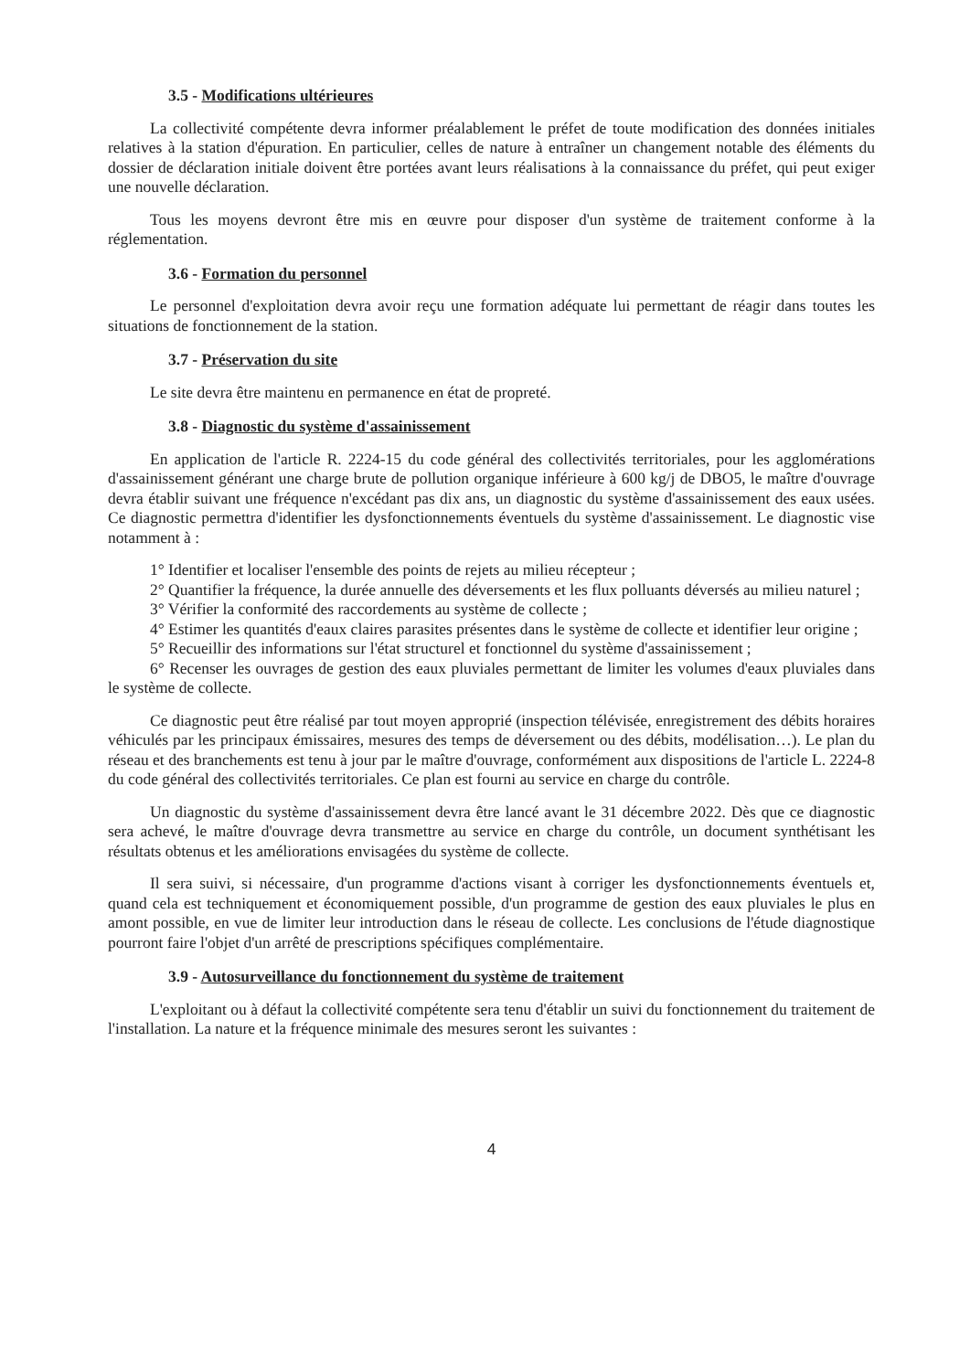3.5 - Modifications ultérieures
La collectivité compétente devra informer préalablement le préfet de toute modification des données initiales relatives à la station d'épuration. En particulier, celles de nature à entraîner un changement notable des éléments du dossier de déclaration initiale doivent être portées avant leurs réalisations à la connaissance du préfet, qui peut exiger une nouvelle déclaration.
Tous les moyens devront être mis en œuvre pour disposer d'un système de traitement conforme à la réglementation.
3.6 - Formation du personnel
Le personnel d'exploitation devra avoir reçu une formation adéquate lui permettant de réagir dans toutes les situations de fonctionnement de la station.
3.7 - Préservation du site
Le site devra être maintenu en permanence en état de propreté.
3.8 - Diagnostic du système d'assainissement
En application de l'article R. 2224-15 du code général des collectivités territoriales, pour les agglomérations d'assainissement générant une charge brute de pollution organique inférieure à 600 kg/j de DBO5, le maître d'ouvrage devra établir suivant une fréquence n'excédant pas dix ans, un diagnostic du système d'assainissement des eaux usées. Ce diagnostic permettra d'identifier les dysfonctionnements éventuels du système d'assainissement. Le diagnostic vise notamment à :
1° Identifier et localiser l'ensemble des points de rejets au milieu récepteur ;
2° Quantifier la fréquence, la durée annuelle des déversements et les flux polluants déversés au milieu naturel ;
3° Vérifier la conformité des raccordements au système de collecte ;
4° Estimer les quantités d'eaux claires parasites présentes dans le système de collecte et identifier leur origine ;
5° Recueillir des informations sur l'état structurel et fonctionnel du système d'assainissement ;
6° Recenser les ouvrages de gestion des eaux pluviales permettant de limiter les volumes d'eaux pluviales dans le système de collecte.
Ce diagnostic peut être réalisé par tout moyen approprié (inspection télévisée, enregistrement des débits horaires véhiculés par les principaux émissaires, mesures des temps de déversement ou des débits, modélisation…). Le plan du réseau et des branchements est tenu à jour par le maître d'ouvrage, conformément aux dispositions de l'article L. 2224-8 du code général des collectivités territoriales. Ce plan est fourni au service en charge du contrôle.
Un diagnostic du système d'assainissement devra être lancé avant le 31 décembre 2022. Dès que ce diagnostic sera achevé, le maître d'ouvrage devra transmettre au service en charge du contrôle, un document synthétisant les résultats obtenus et les améliorations envisagées du système de collecte.
Il sera suivi, si nécessaire, d'un programme d'actions visant à corriger les dysfonctionnements éventuels et, quand cela est techniquement et économiquement possible, d'un programme de gestion des eaux pluviales le plus en amont possible, en vue de limiter leur introduction dans le réseau de collecte. Les conclusions de l'étude diagnostique pourront faire l'objet d'un arrêté de prescriptions spécifiques complémentaire.
3.9 - Autosurveillance du fonctionnement du système de traitement
L'exploitant ou à défaut la collectivité compétente sera tenu d'établir un suivi du fonctionnement du traitement de l'installation. La nature et la fréquence minimale des mesures seront les suivantes :
4